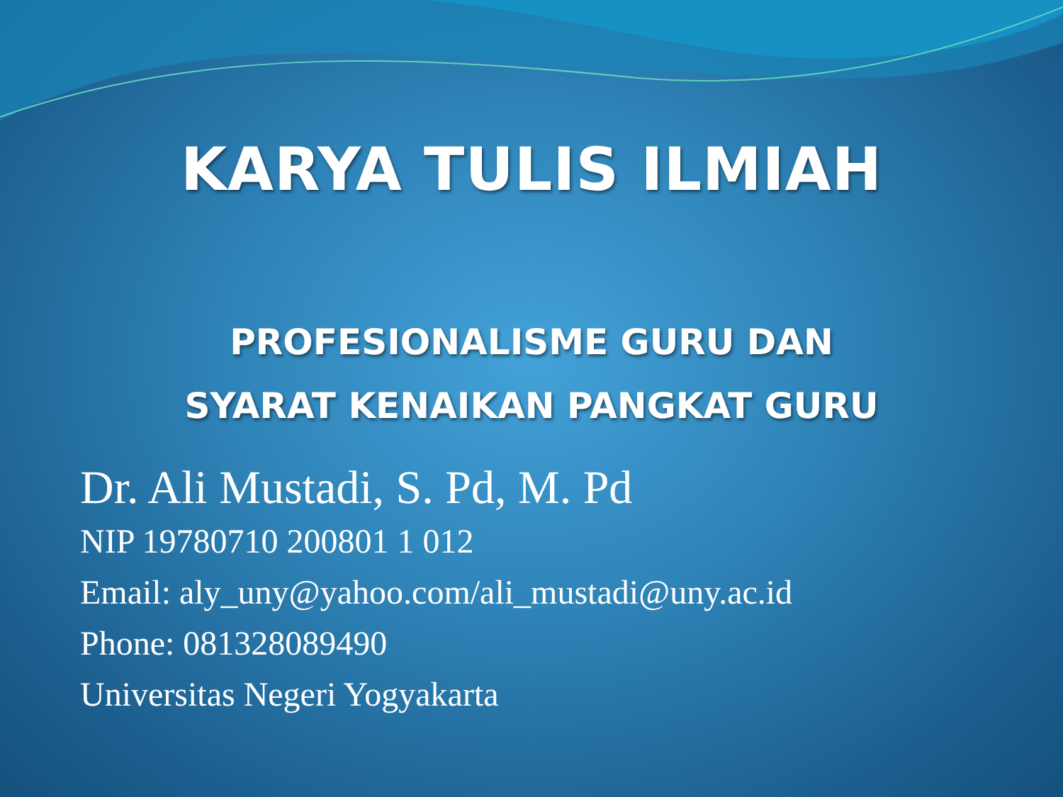KARYA TULIS ILMIAH
PROFESIONALISME GURU DAN
SYARAT KENAIKAN PANGKAT GURU
Dr. Ali Mustadi, S. Pd, M. Pd
NIP 19780710 200801 1 012
Email: aly_uny@yahoo.com/ali_mustadi@uny.ac.id
Phone: 081328089490
Universitas Negeri Yogyakarta